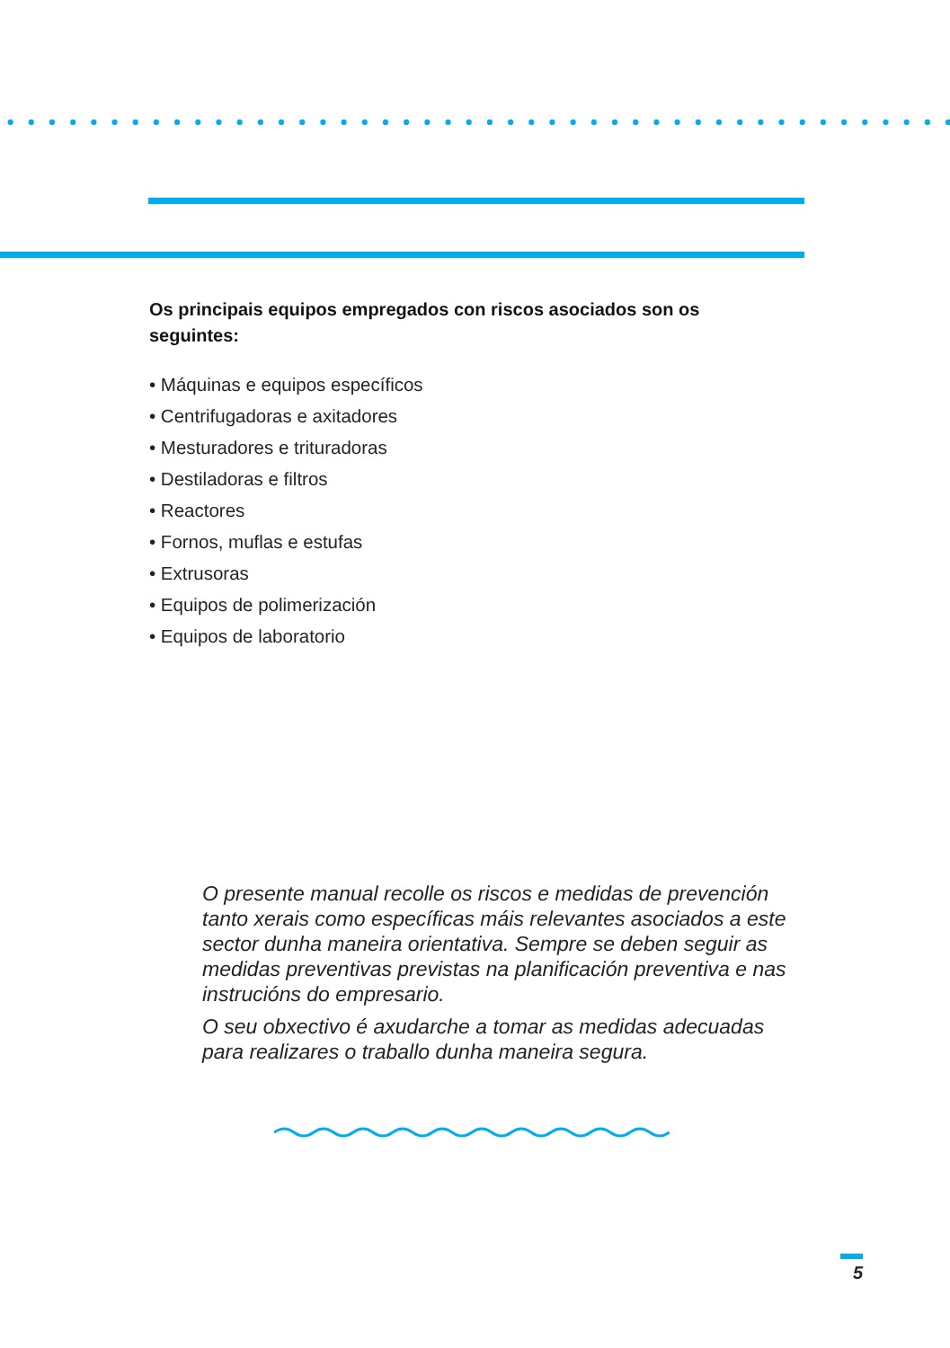Os principais equipos empregados con riscos asociados son os seguintes:
• Máquinas e equipos específicos
• Centrifugadoras e axitadores
• Mesturadores e trituradoras
• Destiladoras e filtros
• Reactores
• Fornos, muflas e estufas
• Extrusoras
• Equipos de polimerización
• Equipos de laboratorio
O presente manual recolle os riscos e medidas de prevención tanto xerais como específicas máis relevantes asociados a este sector dunha maneira orientativa. Sempre se deben seguir as medidas preventivas previstas na planificación preventiva e nas instrucións do empresario.
O seu obxectivo é axudarche a tomar as medidas adecuadas para realizares o traballo dunha maneira segura.
5